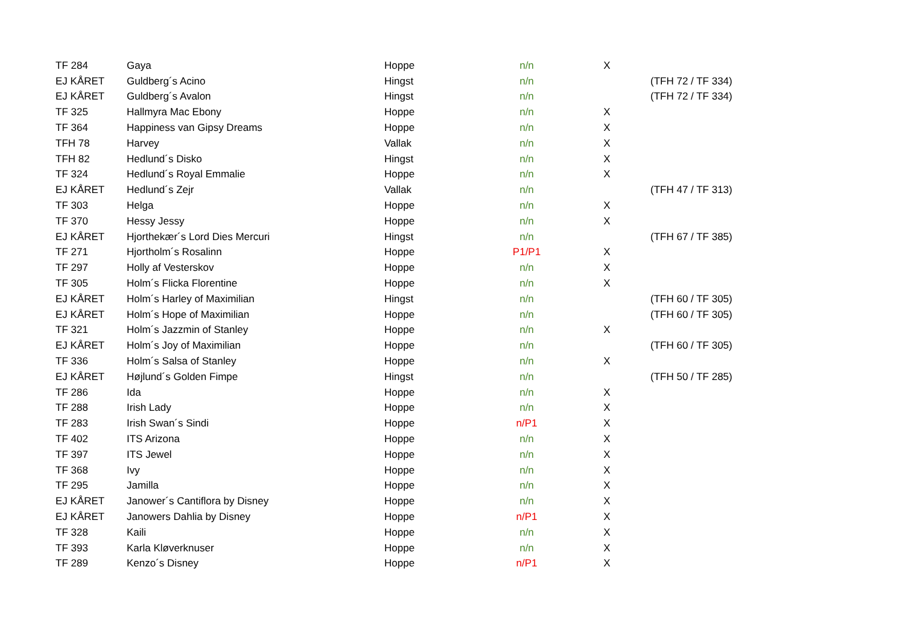| TF 284 | Gaya | Hoppe | n/n | X | |
| EJ KÅRET | Guldberg´s Acino | Hingst | n/n | | (TFH 72 / TF 334) |
| EJ KÅRET | Guldberg´s Avalon | Hingst | n/n | | (TFH 72 / TF 334) |
| TF 325 | Hallmyra Mac Ebony | Hoppe | n/n | X | |
| TF 364 | Happiness van Gipsy Dreams | Hoppe | n/n | X | |
| TFH 78 | Harvey | Vallak | n/n | X | |
| TFH 82 | Hedlund´s Disko | Hingst | n/n | X | |
| TF 324 | Hedlund´s Royal Emmalie | Hoppe | n/n | X | |
| EJ KÅRET | Hedlund´s Zejr | Vallak | n/n | | (TFH 47 / TF 313) |
| TF 303 | Helga | Hoppe | n/n | X | |
| TF 370 | Hessy Jessy | Hoppe | n/n | X | |
| EJ KÅRET | Hjorthekær´s Lord Dies Mercuri | Hingst | n/n | | (TFH 67 / TF 385) |
| TF 271 | Hjortholm´s Rosalinn | Hoppe | P1/P1 | X | |
| TF 297 | Holly af Vesterskov | Hoppe | n/n | X | |
| TF 305 | Holm´s Flicka Florentine | Hoppe | n/n | X | |
| EJ KÅRET | Holm´s Harley of Maximilian | Hingst | n/n | | (TFH 60 / TF 305) |
| EJ KÅRET | Holm´s Hope of Maximilian | Hoppe | n/n | | (TFH 60 / TF 305) |
| TF 321 | Holm´s Jazzmin of Stanley | Hoppe | n/n | X | |
| EJ KÅRET | Holm´s Joy of Maximilian | Hoppe | n/n | | (TFH 60 / TF 305) |
| TF 336 | Holm´s Salsa of Stanley | Hoppe | n/n | X | |
| EJ KÅRET | Højlund´s Golden Fimpe | Hingst | n/n | | (TFH 50 / TF 285) |
| TF 286 | Ida | Hoppe | n/n | X | |
| TF 288 | Irish Lady | Hoppe | n/n | X | |
| TF 283 | Irish Swan´s Sindi | Hoppe | n/P1 | X | |
| TF 402 | ITS Arizona | Hoppe | n/n | X | |
| TF 397 | ITS Jewel | Hoppe | n/n | X | |
| TF 368 | Ivy | Hoppe | n/n | X | |
| TF 295 | Jamilla | Hoppe | n/n | X | |
| EJ KÅRET | Janower´s Cantiflora by Disney | Hoppe | n/n | X | |
| EJ KÅRET | Janowers Dahlia by Disney | Hoppe | n/P1 | X | |
| TF 328 | Kaili | Hoppe | n/n | X | |
| TF 393 | Karla Kløverknuser | Hoppe | n/n | X | |
| TF 289 | Kenzo´s Disney | Hoppe | n/P1 | X | |